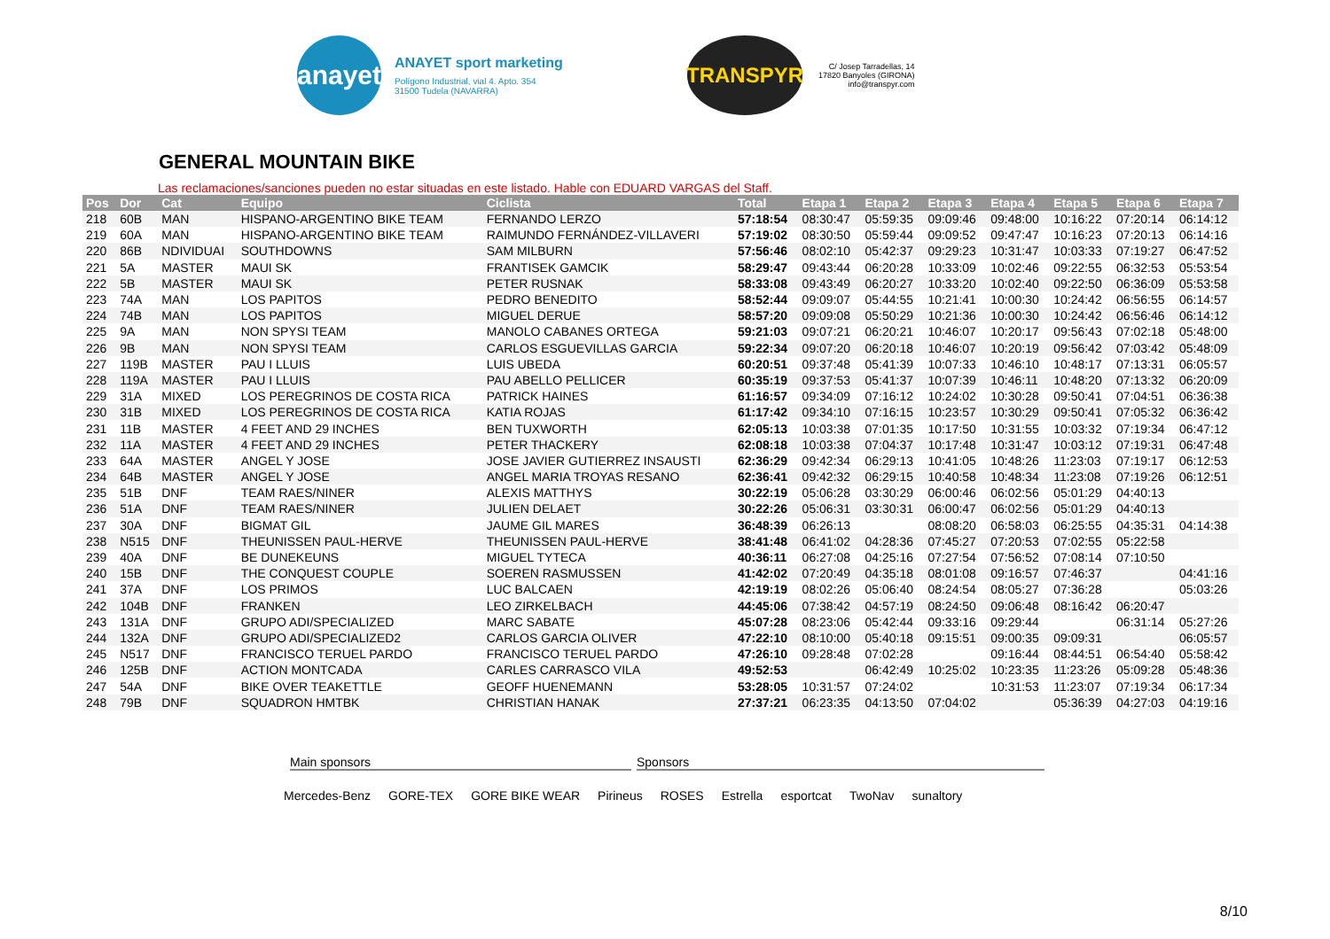anayet
ANAYET sport marketing
Polígono Industrial, vial 4. Apto. 354
31500 Tudela (NAVARRA)
TRANSPYR
C/ Josep Tarradellas, 14
17820 Banyoles (GIRONA)
info@transpyr.com
GENERAL MOUNTAIN BIKE
Las reclamaciones/sanciones pueden no estar situadas en este listado. Hable con EDUARD VARGAS del Staff.
| Pos | Dor | Cat | Equipo | Ciclista | Total | Etapa 1 | Etapa 2 | Etapa 3 | Etapa 4 | Etapa 5 | Etapa 6 | Etapa 7 |
| --- | --- | --- | --- | --- | --- | --- | --- | --- | --- | --- | --- | --- |
| 218 | 60B | MAN | HISPANO-ARGENTINO BIKE TEAM | FERNANDO LERZO | 57:18:54 | 08:30:47 | 05:59:35 | 09:09:46 | 09:48:00 | 10:16:22 | 07:20:14 | 06:14:12 |
| 219 | 60A | MAN | HISPANO-ARGENTINO BIKE TEAM | RAIMUNDO FERNÁNDEZ-VILLAVERI | 57:19:02 | 08:30:50 | 05:59:44 | 09:09:52 | 09:47:47 | 10:16:23 | 07:20:13 | 06:14:16 |
| 220 | 86B | NDIVIDUAI | SOUTHDOWNS | SAM MILBURN | 57:56:46 | 08:02:10 | 05:42:37 | 09:29:23 | 10:31:47 | 10:03:33 | 07:19:27 | 06:47:52 |
| 221 | 5A | MASTER | MAUI SK | FRANTISEK GAMCIK | 58:29:47 | 09:43:44 | 06:20:28 | 10:33:09 | 10:02:46 | 09:22:55 | 06:32:53 | 05:53:54 |
| 222 | 5B | MASTER | MAUI SK | PETER RUSNAK | 58:33:08 | 09:43:49 | 06:20:27 | 10:33:20 | 10:02:40 | 09:22:50 | 06:36:09 | 05:53:58 |
| 223 | 74A | MAN | LOS PAPITOS | PEDRO BENEDITO | 58:52:44 | 09:09:07 | 05:44:55 | 10:21:41 | 10:00:30 | 10:24:42 | 06:56:55 | 06:14:57 |
| 224 | 74B | MAN | LOS PAPITOS | MIGUEL DERUE | 58:57:20 | 09:09:08 | 05:50:29 | 10:21:36 | 10:00:30 | 10:24:42 | 06:56:46 | 06:14:12 |
| 225 | 9A | MAN | NON SPYSI TEAM | MANOLO CABANES ORTEGA | 59:21:03 | 09:07:21 | 06:20:21 | 10:46:07 | 10:20:17 | 09:56:43 | 07:02:18 | 05:48:00 |
| 226 | 9B | MAN | NON SPYSI TEAM | CARLOS ESGUEVILLAS GARCIA | 59:22:34 | 09:07:20 | 06:20:18 | 10:46:07 | 10:20:19 | 09:56:42 | 07:03:42 | 05:48:09 |
| 227 | 119B | MASTER | PAU I LLUIS | LUIS UBEDA | 60:20:51 | 09:37:48 | 05:41:39 | 10:07:33 | 10:46:10 | 10:48:17 | 07:13:31 | 06:05:57 |
| 228 | 119A | MASTER | PAU I LLUIS | PAU ABELLO PELLICER | 60:35:19 | 09:37:53 | 05:41:37 | 10:07:39 | 10:46:11 | 10:48:20 | 07:13:32 | 06:20:09 |
| 229 | 31A | MIXED | LOS PEREGRINOS DE COSTA RICA | PATRICK HAINES | 61:16:57 | 09:34:09 | 07:16:12 | 10:24:02 | 10:30:28 | 09:50:41 | 07:04:51 | 06:36:38 |
| 230 | 31B | MIXED | LOS PEREGRINOS DE COSTA RICA | KATIA ROJAS | 61:17:42 | 09:34:10 | 07:16:15 | 10:23:57 | 10:30:29 | 09:50:41 | 07:05:32 | 06:36:42 |
| 231 | 11B | MASTER | 4 FEET AND 29 INCHES | BEN TUXWORTH | 62:05:13 | 10:03:38 | 07:01:35 | 10:17:50 | 10:31:55 | 10:03:32 | 07:19:34 | 06:47:12 |
| 232 | 11A | MASTER | 4 FEET AND 29 INCHES | PETER THACKERY | 62:08:18 | 10:03:38 | 07:04:37 | 10:17:48 | 10:31:47 | 10:03:12 | 07:19:31 | 06:47:48 |
| 233 | 64A | MASTER | ANGEL Y JOSE | JOSE JAVIER GUTIERREZ INSAUSTI | 62:36:29 | 09:42:34 | 06:29:13 | 10:41:05 | 10:48:26 | 11:23:03 | 07:19:17 | 06:12:53 |
| 234 | 64B | MASTER | ANGEL Y JOSE | ANGEL MARIA TROYAS RESANO | 62:36:41 | 09:42:32 | 06:29:15 | 10:40:58 | 10:48:34 | 11:23:08 | 07:19:26 | 06:12:51 |
| 235 | 51B | DNF | TEAM RAES/NINER | ALEXIS MATTHYS | 30:22:19 | 05:06:28 | 03:30:29 | 06:00:46 | 06:02:56 | 05:01:29 | 04:40:13 | |
| 236 | 51A | DNF | TEAM RAES/NINER | JULIEN DELAET | 30:22:26 | 05:06:31 | 03:30:31 | 06:00:47 | 06:02:56 | 05:01:29 | 04:40:13 | |
| 237 | 30A | DNF | BIGMAT GIL | JAUME GIL MARES | 36:48:39 | 06:26:13 | | 08:08:20 | 06:58:03 | 06:25:55 | 04:35:31 | 04:14:38 |
| 238 | N515 | DNF | THEUNISSEN PAUL-HERVE | THEUNISSEN PAUL-HERVE | 38:41:48 | 06:41:02 | 04:28:36 | 07:45:27 | 07:20:53 | 07:02:55 | 05:22:58 | |
| 239 | 40A | DNF | BE DUNEKEUNS | MIGUEL TYTECA | 40:36:11 | 06:27:08 | 04:25:16 | 07:27:54 | 07:56:52 | 07:08:14 | 07:10:50 | |
| 240 | 15B | DNF | THE CONQUEST COUPLE | SOEREN RASMUSSEN | 41:42:02 | 07:20:49 | 04:35:18 | 08:01:08 | 09:16:57 | 07:46:37 | | 04:41:16 |
| 241 | 37A | DNF | LOS PRIMOS | LUC BALCAEN | 42:19:19 | 08:02:26 | 05:06:40 | 08:24:54 | 08:05:27 | 07:36:28 | | 05:03:26 |
| 242 | 104B | DNF | FRANKEN | LEO ZIRKELBACH | 44:45:06 | 07:38:42 | 04:57:19 | 08:24:50 | 09:06:48 | 08:16:42 | 06:20:47 | |
| 243 | 131A | DNF | GRUPO ADI/SPECIALIZED | MARC SABATE | 45:07:28 | 08:23:06 | 05:42:44 | 09:33:16 | 09:29:44 | | 06:31:14 | 05:27:26 |
| 244 | 132A | DNF | GRUPO ADI/SPECIALIZED2 | CARLOS GARCIA OLIVER | 47:22:10 | 08:10:00 | 05:40:18 | 09:15:51 | 09:00:35 | 09:09:31 | | 06:05:57 |
| 245 | N517 | DNF | FRANCISCO TERUEL PARDO | FRANCISCO TERUEL PARDO | 47:26:10 | 09:28:48 | 07:02:28 | | 09:16:44 | 08:44:51 | 06:54:40 | 05:58:42 |
| 246 | 125B | DNF | ACTION MONTCADA | CARLES CARRASCO VILA | 49:52:53 | | 06:42:49 | 10:25:02 | 10:23:35 | 11:23:26 | 05:09:28 | 05:48:36 |
| 247 | 54A | DNF | BIKE OVER TEAKETTLE | GEOFF HUENEMANN | 53:28:05 | 10:31:57 | 07:24:02 | | 10:31:53 | 11:23:07 | 07:19:34 | 06:17:34 |
| 248 | 79B | DNF | SQUADRON HMTBK | CHRISTIAN HANAK | 27:37:21 | 06:23:35 | 04:13:50 | 07:04:02 | | 05:36:39 | 04:27:03 | 04:19:16 |
Main sponsors Sponsors
Mercedes-Benz GORE-TEX GORE BIKE WEAR Pirineus ROSES Estrella esportcat TwoNav sunaltory
8/10